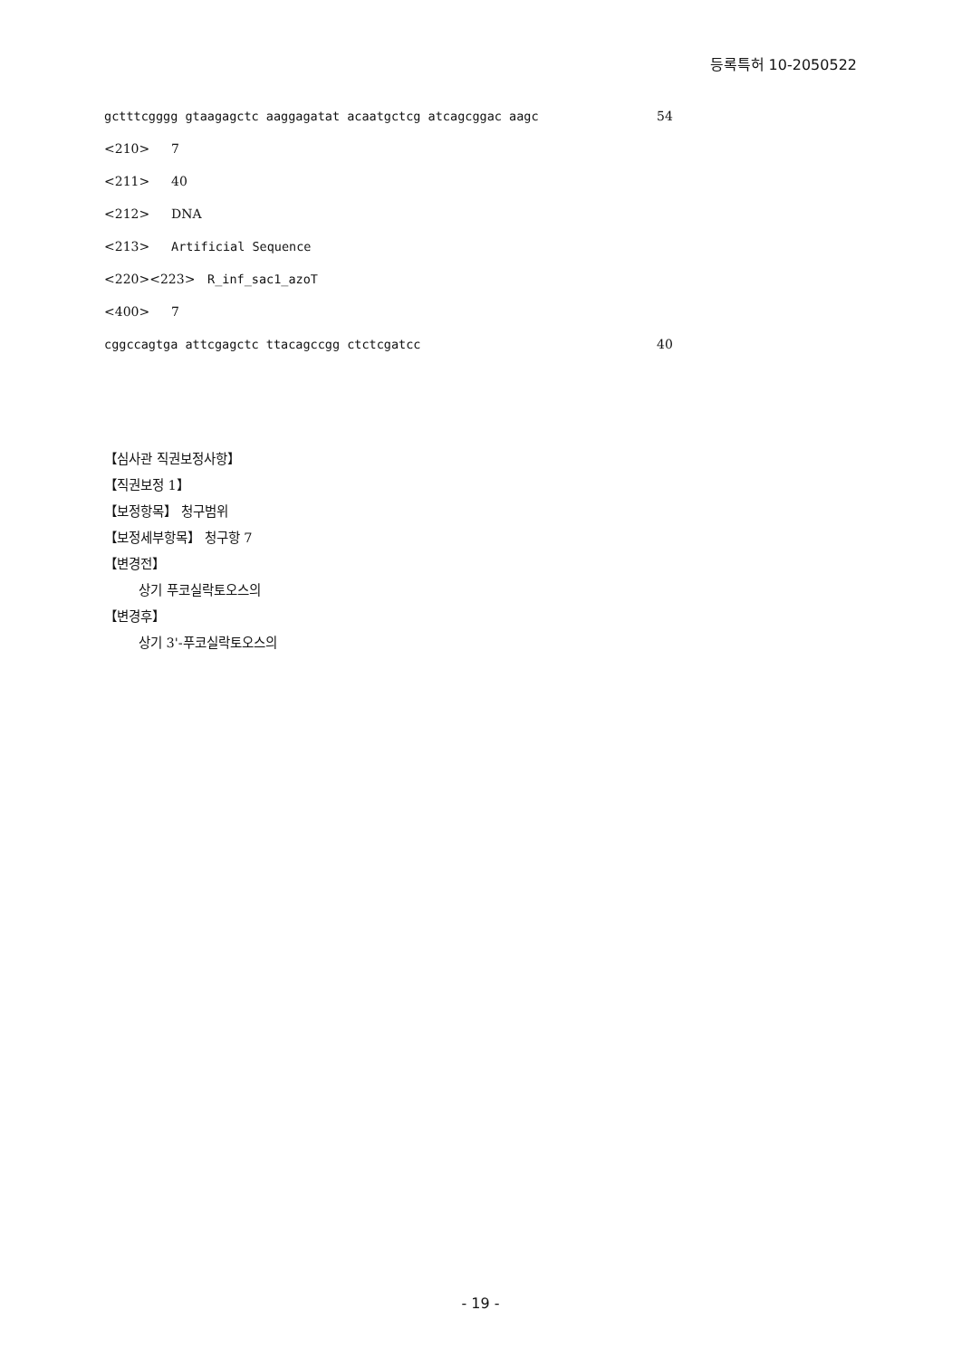등록특허 10-2050522
gctttcgggg gtaagagctc aaggagatat acaatgctcg atcagcggac aagc 54
<210> 7
<211> 40
<212> DNA
<213> Artificial Sequence
<220><223> R_inf_sac1_azoT
<400> 7
cggccagtga attcgagctc ttacagccgg ctctcgatcc 40
【심사관 직권보정사항】
【직권보정 1】
【보정항목】 청구범위
【보정세부항목】 청구항 7
【변경전】
상기 푸코실락토오스의
【변경후】
상기 3'-푸코실락토오스의
- 19 -